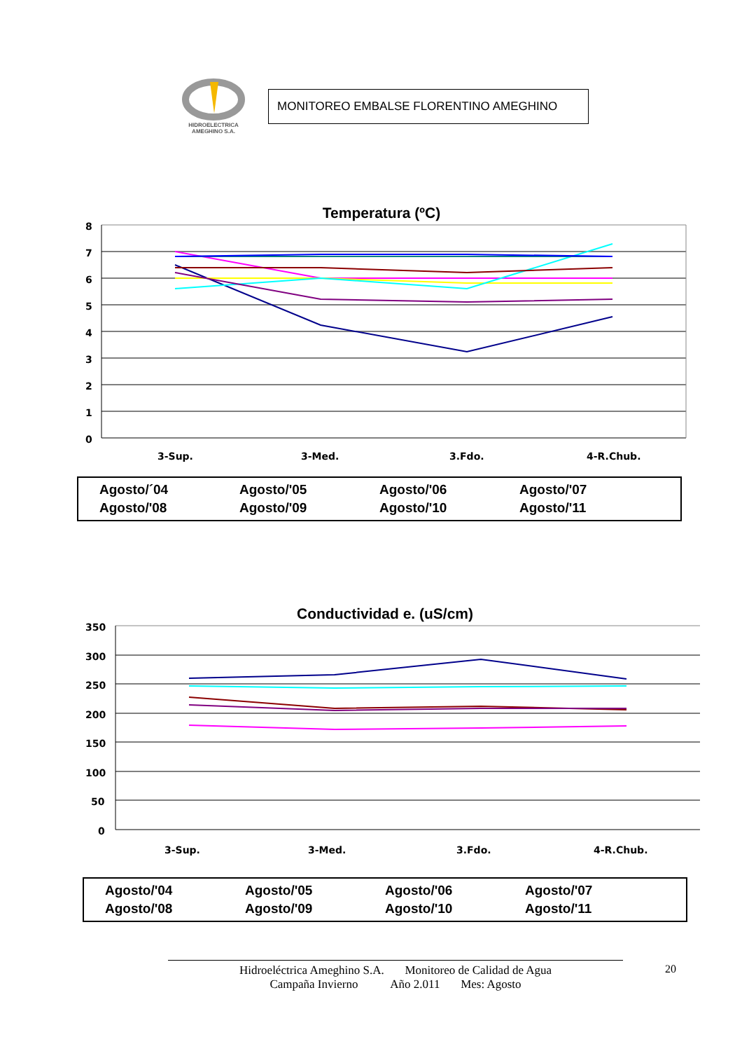HIDROELECTRICA
AMEGHINO S.A.
MONITOREO EMBALSE FLORENTINO AMEGHINO
Temperatura (ºC)
8
7
6
5
4
3
2
1
0
3-Sup.
3-Med.
3.Fdo.
4-R.Chub.
Agosto/´04 Agosto/'05 Agosto/'06 Agosto/'07 Agosto/'08 Agosto/'09 Agosto/'10 Agosto/'11
Conductividad e. (uS/cm)
350
300
250
200
150
100
50
0
3-Sup.
3-Med.
3.Fdo.
4-R.Chub.
Agosto/'04 Agosto/'05 Agosto/'06 Agosto/'07 Agosto/'08 Agosto/'09 Agosto/'10 Agosto/'11
20
Hidroeléctrica Ameghino S.A. Monitoreo de Calidad de Agua
Campaña Invierno Año 2.011 Mes: Agosto